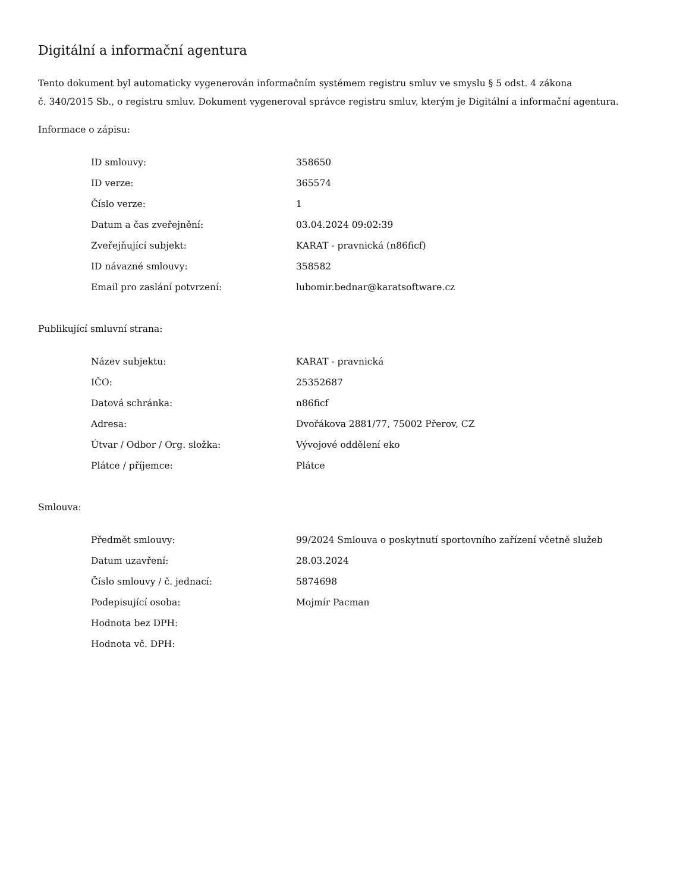Digitální a informační agentura
Tento dokument byl automaticky vygenerován informačním systémem registru smluv ve smyslu § 5 odst. 4 zákona
č. 340/2015 Sb., o registru smluv. Dokument vygeneroval správce registru smluv, kterým je Digitální a informační agentura.
Informace o zápisu:
| ID smlouvy: | 358650 |
| ID verze: | 365574 |
| Číslo verze: | 1 |
| Datum a čas zveřejnění: | 03.04.2024 09:02:39 |
| Zveřejňující subjekt: | KARAT - pravnická (n86ficf) |
| ID návazné smlouvy: | 358582 |
| Email pro zaslání potvrzení: | lubomir.bednar@karatsoftware.cz |
Publikující smluvní strana:
| Název subjektu: | KARAT - pravnická |
| IČO: | 25352687 |
| Datová schránka: | n86ficf |
| Adresa: | Dvořákova 2881/77, 75002 Přerov, CZ |
| Útvar / Odbor / Org. složka: | Vývojové oddělení eko |
| Plátce / příjemce: | Plátce |
Smlouva:
| Předmět smlouvy: | 99/2024 Smlouva o poskytnutí sportovního zařízení včetně služeb |
| Datum uzavření: | 28.03.2024 |
| Číslo smlouvy / č. jednací: | 5874698 |
| Podepisující osoba: | Mojmír Pacman |
| Hodnota bez DPH: | |
| Hodnota vč. DPH: | |